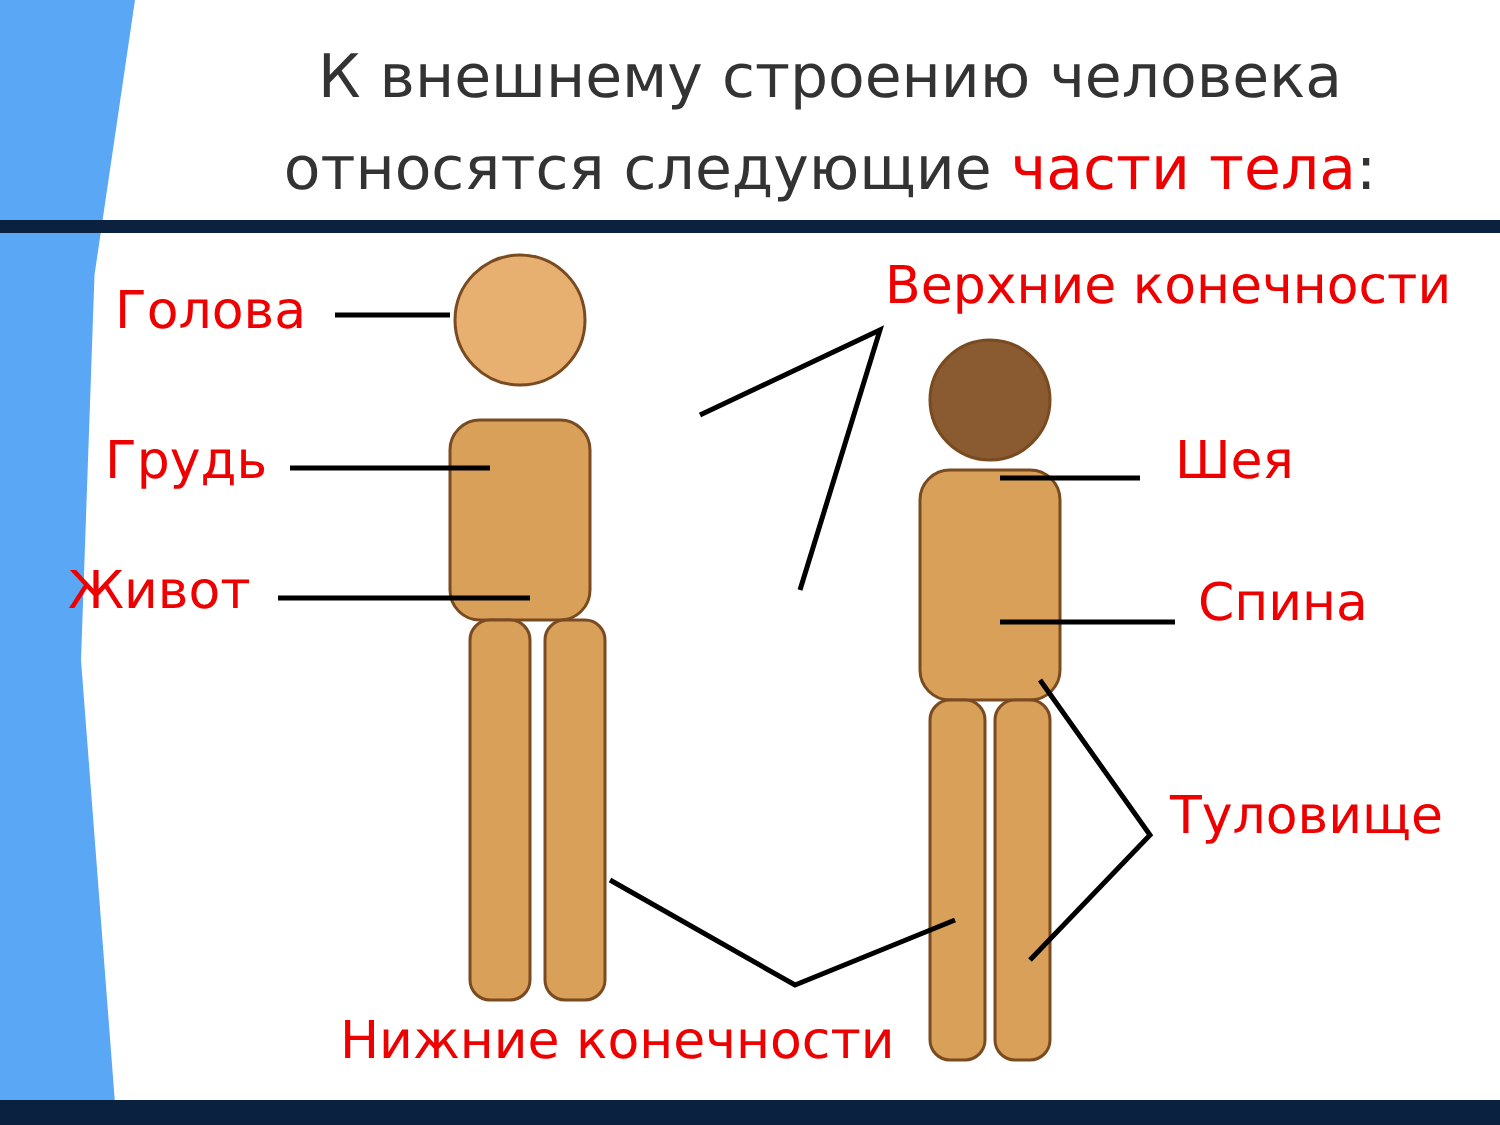К внешнему строению человека относятся следующие части тела:
Голова
Грудь
Живот
Верхние конечности
Шея
Спина
Туловище
Нижние конечности